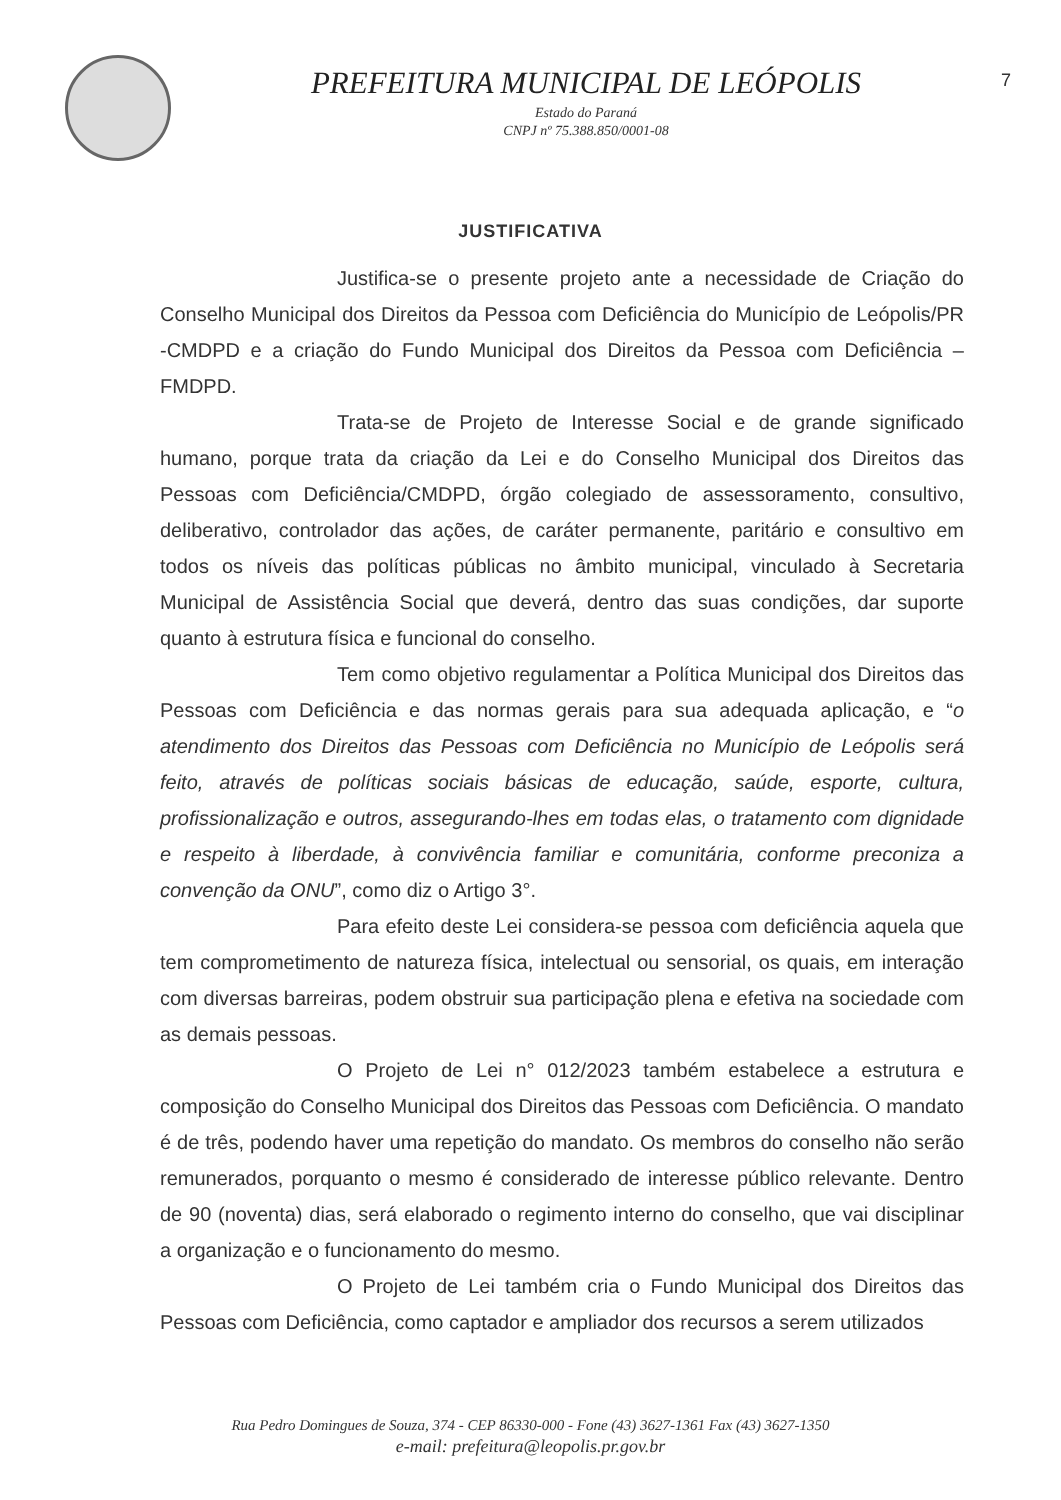PREFEITURA MUNICIPAL DE LEÓPOLIS
Estado do Paraná
CNPJ nº 75.388.850/0001-08
7
JUSTIFICATIVA
Justifica-se o presente projeto ante a necessidade de Criação do Conselho Municipal dos Direitos da Pessoa com Deficiência do Município de Leópolis/PR -CMDPD e a criação do Fundo Municipal dos Direitos da Pessoa com Deficiência – FMDPD.
Trata-se de Projeto de Interesse Social e de grande significado humano, porque trata da criação da Lei e do Conselho Municipal dos Direitos das Pessoas com Deficiência/CMDPD, órgão colegiado de assessoramento, consultivo, deliberativo, controlador das ações, de caráter permanente, paritário e consultivo em todos os níveis das políticas públicas no âmbito municipal, vinculado à Secretaria Municipal de Assistência Social que deverá, dentro das suas condições, dar suporte quanto à estrutura física e funcional do conselho.
Tem como objetivo regulamentar a Política Municipal dos Direitos das Pessoas com Deficiência e das normas gerais para sua adequada aplicação, e “o atendimento dos Direitos das Pessoas com Deficiência no Município de Leópolis será feito, através de políticas sociais básicas de educação, saúde, esporte, cultura, profissionalização e outros, assegurando-lhes em todas elas, o tratamento com dignidade e respeito à liberdade, à convivência familiar e comunitária, conforme preconiza a convenção da ONU”, como diz o Artigo 3°.
Para efeito deste Lei considera-se pessoa com deficiência aquela que tem comprometimento de natureza física, intelectual ou sensorial, os quais, em interação com diversas barreiras, podem obstruir sua participação plena e efetiva na sociedade com as demais pessoas.
O Projeto de Lei n° 012/2023 também estabelece a estrutura e composição do Conselho Municipal dos Direitos das Pessoas com Deficiência. O mandato é de três, podendo haver uma repetição do mandato. Os membros do conselho não serão remunerados, porquanto o mesmo é considerado de interesse público relevante. Dentro de 90 (noventa) dias, será elaborado o regimento interno do conselho, que vai disciplinar a organização e o funcionamento do mesmo.
O Projeto de Lei também cria o Fundo Municipal dos Direitos das Pessoas com Deficiência, como captador e ampliador dos recursos a serem utilizados
Rua Pedro Domingues de Souza, 374 - CEP 86330-000 - Fone (43) 3627-1361 Fax (43) 3627-1350
e-mail: prefeitura@leopolis.pr.gov.br